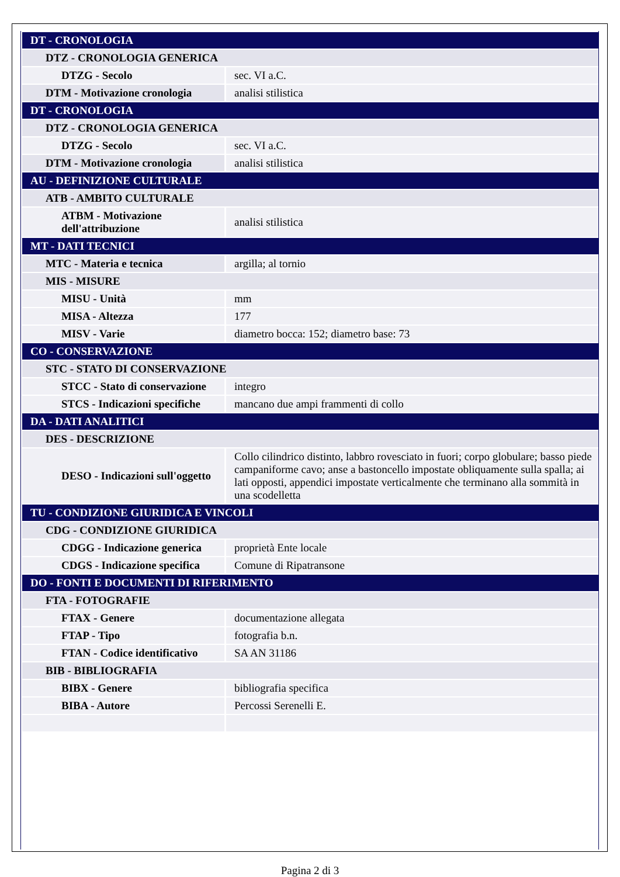| DT - CRONOLOGIA | |
| DTZ - CRONOLOGIA GENERICA | |
| DTZG - Secolo | sec. VI a.C. |
| DTM - Motivazione cronologia | analisi stilistica |
| DT - CRONOLOGIA | |
| DTZ - CRONOLOGIA GENERICA | |
| DTZG - Secolo | sec. VI a.C. |
| DTM - Motivazione cronologia | analisi stilistica |
| AU - DEFINIZIONE CULTURALE | |
| ATB - AMBITO CULTURALE | |
| ATBM - Motivazione dell'attribuzione | analisi stilistica |
| MT - DATI TECNICI | |
| MTC - Materia e tecnica | argilla; al tornio |
| MIS - MISURE | |
| MISU - Unità | mm |
| MISA - Altezza | 177 |
| MISV - Varie | diametro bocca: 152; diametro base: 73 |
| CO - CONSERVAZIONE | |
| STC - STATO DI CONSERVAZIONE | |
| STCC - Stato di conservazione | integro |
| STCS - Indicazioni specifiche | mancano due ampi frammenti di collo |
| DA - DATI ANALITICI | |
| DES - DESCRIZIONE | |
| DESO - Indicazioni sull'oggetto | Collo cilindrico distinto, labbro rovesciato in fuori; corpo globulare; basso piede campaniforme cavo; anse a bastoncello impostate obliquamente sulla spalla; ai lati opposti, appendici impostate verticalmente che terminano alla sommità in una scodelletta |
| TU - CONDIZIONE GIURIDICA E VINCOLI | |
| CDG - CONDIZIONE GIURIDICA | |
| CDGG - Indicazione generica | proprietà Ente locale |
| CDGS - Indicazione specifica | Comune di Ripatransone |
| DO - FONTI E DOCUMENTI DI RIFERIMENTO | |
| FTA - FOTOGRAFIE | |
| FTAX - Genere | documentazione allegata |
| FTAP - Tipo | fotografia b.n. |
| FTAN - Codice identificativo | SA AN 31186 |
| BIB - BIBLIOGRAFIA | |
| BIBX - Genere | bibliografia specifica |
| BIBA - Autore | Percossi Serenelli E. |
Pagina 2 di 3